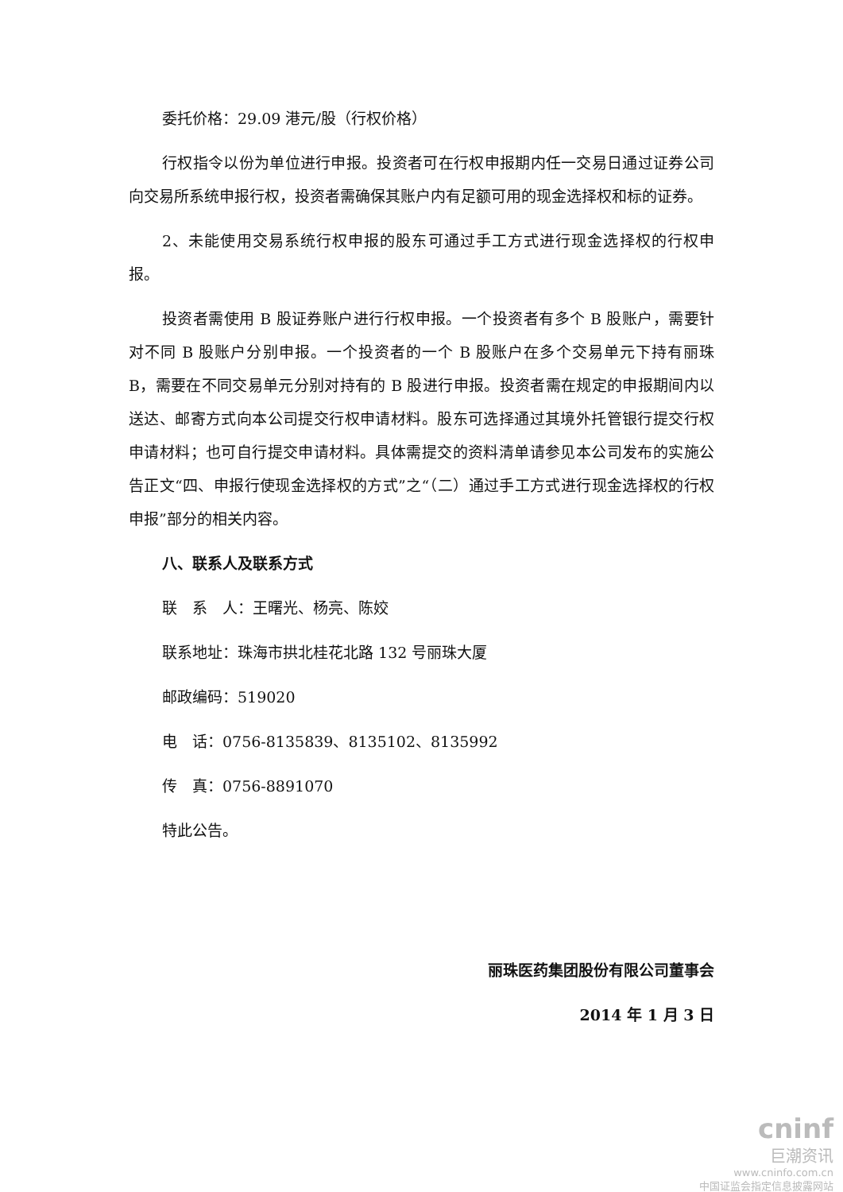委托价格：29.09 港元/股（行权价格）
行权指令以份为单位进行申报。投资者可在行权申报期内任一交易日通过证券公司向交易所系统申报行权，投资者需确保其账户内有足额可用的现金选择权和标的证券。
2、未能使用交易系统行权申报的股东可通过手工方式进行现金选择权的行权申报。
投资者需使用 B 股证券账户进行行权申报。一个投资者有多个 B 股账户，需要针对不同 B 股账户分别申报。一个投资者的一个 B 股账户在多个交易单元下持有丽珠 B，需要在不同交易单元分别对持有的 B 股进行申报。投资者需在规定的申报期间内以送达、邮寄方式向本公司提交行权申请材料。股东可选择通过其境外托管银行提交行权申请材料；也可自行提交申请材料。具体需提交的资料清单请参见本公司发布的实施公告正文“四、申报行使现金选择权的方式”之“（二）通过手工方式进行现金选择权的行权申报”部分的相关内容。
八、联系人及联系方式
联　系　人：王曙光、杨亮、陈姣
联系地址：珠海市拱北桂花北路 132 号丽珠大厦
邮政编码：519020
电　话：0756-8135839、8135102、8135992
传　真：0756-8891070
特此公告。
丽珠医药集团股份有限公司董事会
2014 年 1 月 3 日
cninf
巨潮资讯
www.cninfo.com.cn
中国证监会指定信息披露网站